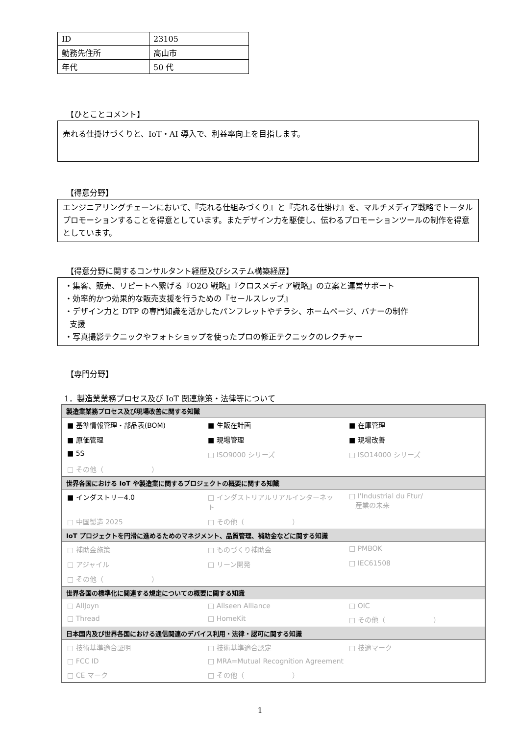| ID | 23105 |
| 勤務先住所 | 高山市 |
| 年代 | 50 代 |
【ひとことコメント】
売れる仕掛けづくりと、IoT・AI 導入で、利益率向上を目指します。
【得意分野】
エンジニアリングチェーンにおいて、『売れる仕組みづくり』と『売れる仕掛け』を、マルチメディア戦略でトータルプロモーションすることを得意としています。またデザイン力を駆使し、伝わるプロモーションツールの制作を得意としています。
【得意分野に関するコンサルタント経歴及びシステム構築経歴】
・集客、販売、リピートへ繋げる『O2O 戦略』『クロスメディア戦略』の立案と運営サポート
・効率的かつ効果的な販売支援を行うための『セールスレップ』
・デザイン力と DTP の専門知識を活かしたパンフレットやチラシ、ホームページ、バナーの制作
支援
・写真撮影テクニックやフォトショップを使ったプロの修正テクニックのレクチャー
【専門分野】
1．製造業業務プロセス及び IoT 関連施策・法律等について
| 製造業業務プロセス及び現場改善に関する知識 | | |
| --- | --- | --- |
| ■ 基準情報管理・部品表(BOM) | ■ 生販在計画 | ■ 在庫管理 |
| ■ 原価管理 | ■ 現場管理 | ■ 現場改善 |
| ■ 5S | □ ISO9000 シリーズ | □ ISO14000 シリーズ |
| □ その他（ ） | | |
| 世界各国における IoT や製造業に関するプロジェクトの概要に関する知識 | | |
| ■ インダストリー4.0 | □ インダストリアルリアルインターネット | □ I'Industrial du Ftur/ 産業の未来 |
| □ 中国製造 2025 | □ その他（ ） | |
| IoT プロジェクトを円滑に進めるためのマネジメント、品質管理、補助金などに関する知識 | | |
| □ 補助金施策 | □ ものづくり補助金 | □ PMBOK |
| □ アジャイル | □ リーン開発 | □ IEC61508 |
| □ その他（ ） | | |
| 世界各国の標準化に関連する規定についての概要に関する知識 | | |
| □ AllJoyn | □ Allseen Alliance | □ OIC |
| □ Thread | □ HomeKit | □ その他（ ） |
| 日本国内及び世界各国における通信関連のデバイス利用・法律・認可に関する知識 | | |
| □ 技術基準適合証明 | □ 技術基準適合認定 | □ 技適マーク |
| □ FCC ID | □ MRA=Mutual Recognition Agreement | |
| □ CE マーク | □ その他（ ） | |
1